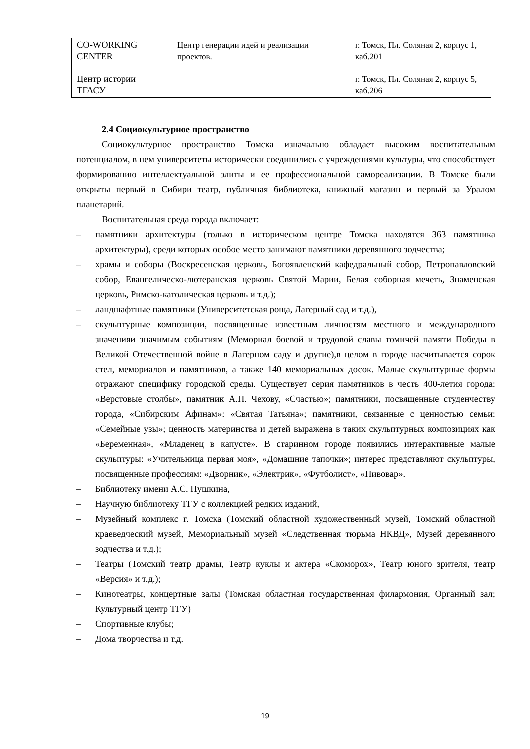| CO-WORKING CENTER | Центр генерации идей и реализации проектов. | г. Томск, Пл. Соляная 2, корпус 1, каб.201 |
| Центр истории ТГАСУ | | г. Томск, Пл. Соляная 2, корпус 5, каб.206 |
2.4 Социокультурное пространство
Социокультурное пространство Томска изначально обладает высоким воспитательным потенциалом, в нем университеты исторически соединились с учреждениями культуры, что способствует формированию интеллектуальной элиты и ее профессиональной самореализации. В Томске были открыты первый в Сибири театр, публичная библиотека, книжный магазин и первый за Уралом планетарий.
Воспитательная среда города включает:
– памятники архитектуры (только в историческом центре Томска находятся 363 памятника архитектуры), среди которых особое место занимают памятники деревянного зодчества;
– храмы и соборы (Воскресенская церковь, Богоявленский кафедральный собор, Петропавловский собор, Евангелическо-лютеранская церковь Святой Марии, Белая соборная мечеть, Знаменская церковь, Римско-католическая церковь и т.д.);
– ландшафтные памятники (Университетская роща, Лагерный сад и т.д.),
– скульптурные композиции, посвященные известным личностям местного и международного значенияи значимым событиям (Мемориал боевой и трудовой славы томичей памяти Победы в Великой Отечественной войне в Лагерном саду и другие),в целом в городе насчитывается сорок стел, мемориалов и памятников, а также 140 мемориальных досок. Малые скульптурные формы отражают специфику городской среды. Существует серия памятников в честь 400-летия города: «Верстовые столбы», памятник А.П. Чехову, «Счастью»; памятники, посвященные студенчеству города, «Сибирским Афинам»: «Святая Татьяна»; памятники, связанные с ценностью семьи: «Семейные узы»; ценность материнства и детей выражена в таких скульптурных композициях как «Беременная», «Младенец в капусте». В старинном городе появились интерактивные малые скульптуры: «Учительница первая моя», «Домашние тапочки»; интерес представляют скульптуры, посвященные профессиям: «Дворник», «Электрик», «Футболист», «Пивовар».
– Библиотеку имени А.С. Пушкина,
– Научную библиотеку ТГУ с коллекцией редких изданий,
– Музейный комплекс г. Томска (Томский областной художественный музей, Томский областной краеведческий музей, Мемориальный музей «Следственная тюрьма НКВД», Музей деревянного зодчества и т.д.);
– Театры (Томский театр драмы, Театр куклы и актера «Скоморох», Театр юного зрителя, театр «Версия» и т.д.);
– Кинотеатры, концертные залы (Томская областная государственная филармония, Органный зал; Культурный центр ТГУ)
– Спортивные клубы;
– Дома творчества и т.д.
19